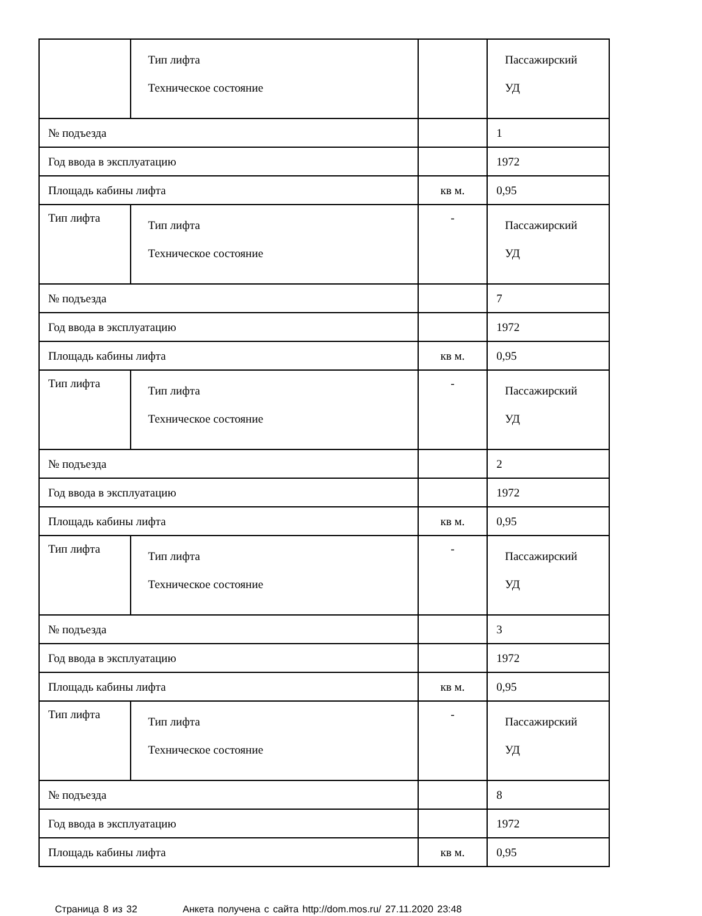| | Тип лифта Техническое состояние | | Пассажирский УД |
| № подъезда | | | 1 |
| Год ввода в эксплуатацию | | | 1972 |
| Площадь кабины лифта | | кв м. | 0,95 |
| Тип лифта | Тип лифта Техническое состояние | - | Пассажирский УД |
| № подъезда | | | 7 |
| Год ввода в эксплуатацию | | | 1972 |
| Площадь кабины лифта | | кв м. | 0,95 |
| Тип лифта | Тип лифта Техническое состояние | - | Пассажирский УД |
| № подъезда | | | 2 |
| Год ввода в эксплуатацию | | | 1972 |
| Площадь кабины лифта | | кв м. | 0,95 |
| Тип лифта | Тип лифта Техническое состояние | - | Пассажирский УД |
| № подъезда | | | 3 |
| Год ввода в эксплуатацию | | | 1972 |
| Площадь кабины лифта | | кв м. | 0,95 |
| Тип лифта | Тип лифта Техническое состояние | - | Пассажирский УД |
| № подъезда | | | 8 |
| Год ввода в эксплуатацию | | | 1972 |
| Площадь кабины лифта | | кв м. | 0,95 |
Страница 8 из 32 Анкета получена с сайта http://dom.mos.ru/ 27.11.2020 23:48